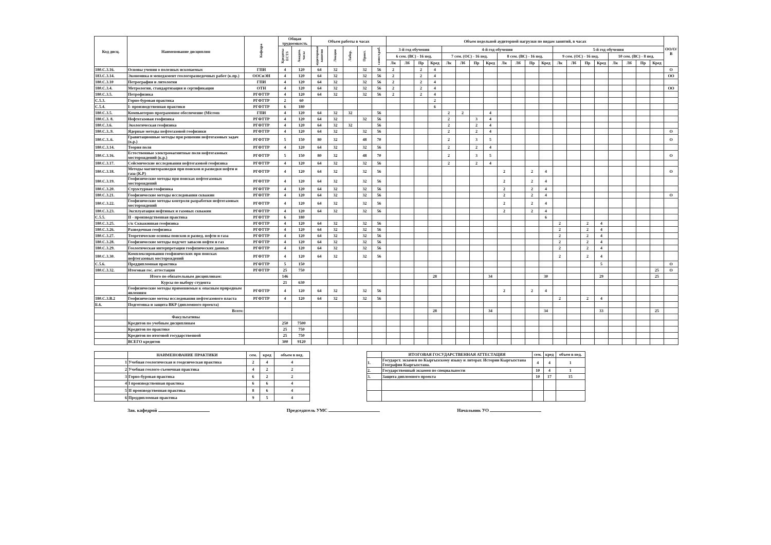| Код дисц. | Наименование дисциплин | Кафедра | Общая трудоемкость | | Объем работы в часах | | | | | Объем недельной аудиторной нагрузки по видам занятий, в часах | | | | | | | | | | | | | | | | | | | | ОО/О/В |
| --- | --- | --- | --- | --- | --- | --- | --- | --- | --- | --- | --- | --- | --- | --- | --- | --- | --- | --- | --- | --- | --- | --- | --- | --- | --- | --- | --- | --- | --- | --- |
| | | | Кредиты ECTS | Академ. часы | аудиторные занятия | Лекции | Лабор. | Практ. | самост.раб. | 3-й год обучения | | | | 4-й год обучения | | | | | | | | 5-й год обучения | | | | | | | | |
| | | | | | | | | | | 6 сем. (ВС) - 16 нед. | | | | 7 сем. (ОС) - 16 нед. | | | | 8 сем. (ВС) - 16 нед. | | | | 9 сем. (ОС) - 16 нед. | | | | 10 сем. (ВС) - 8 нед. | | | | |
| | | | | | | | | | | Лк | Лб | Пр | Кред | Лк | Лб | Пр | Кред | Лк | Лб | Пр | Кред | Лк | Лб | Пр | Кред | Лк | Лб | Пр | Кред | |
| 180.С.3.16. | Основы учения о полезных ископаемых | ГПИ | 4 | 120 | 64 | 32 | | 32 | 56 | 2 | | 2 | 4 | | | | | | | | | | | | | | | | | О |
| 183.С.3.14. | Экономика и менеджмент геологоразведочных работ (к.пр.) | ООСиЭН | 4 | 120 | 64 | 32 | | 32 | 56 | 2 | | 2 | 4 | | | | | | | | | | | | | | | | | ОО |
| 180.С.3.10 | Петрография и литология | ГПИ | 4 | 120 | 64 | 32 | | 32 | 56 | 2 | | 2 | 4 | | | | | | | | | | | | | | | | | |
| 180.С.3.4. | Метрология, стандартизация и сертификация | ОТН | 4 | 120 | 64 | 32 | | 32 | 56 | 2 | | 2 | 4 | | | | | | | | | | | | | | | | | ОО |
| 180.С.3.5. | Петрофизика | РГФТТР | 4 | 120 | 64 | 32 | | 32 | 56 | 2 | | 2 | 4 | | | | | | | | | | | | | | | | | |
| С.5.3. | Горно-буровая практика | РГФТТР | 2 | 60 | | | | | | | | | 2 | | | | | | | | | | | | | | | | | |
| С.5.4. | I- производственная практики | РГФТТР | 6 | 180 | | | | | | | | | 6 | | | | | | | | | | | | | | | | | |
| 180.С.3.5. | Компьютерно программное обеспечение (Microm | ГПИ | 4 | 120 | 64 | 32 | 32 | | 56 | | | | | 2 | 2 | | 4 | | | | | | | | | | | | | |
| 180.С.3. 8. | Нефтегазовая геофизика | РГФТТР | 4 | 120 | 64 | 32 | | 32 | 56 | | | | | 2 | | 3 | 4 | | | | | | | | | | | | | |
| 180.С.3.6. | Экологическая геофизика | РГФТТР | 4 | 120 | 64 | 32 | 32 | | 56 | | | | | 2 | | 2 | 4 | | | | | | | | | | | | | |
| 180.С.3..9. | Ядерные методы нефтегазовой геофизики | РГФТТР | 4 | 120 | 64 | 32 | | 32 | 56 | | | | | 2 | | 2 | 4 | | | | | | | | | | | | | О |
| 180.С.3..6. | Гравитационные методы при решении нефтегазовых задач (к.р.) | РГФТТР | 5 | 150 | 80 | 32 | | 48 | 70 | | | | | 2 | | 3 | 5 | | | | | | | | | | | | | О |
| 180.С.3.14. | Теория поля | РГФТТР | 4 | 120 | 64 | 32 | | 32 | 56 | | | | | 2 | | 2 | 4 | | | | | | | | | | | | | |
| 180.С.3.16. | Естественные электромагнитные поля нефтегазовых месторождений (к.р.) | РГФТТР | 5 | 150 | 80 | 32 | | 48 | 70 | | | | | 2 | | 3 | 5 | | | | | | | | | | | | | О |
| 180.С.3.17. | Сейсмические исследования нефтегазовой геофизика | РГФТТР | 4 | 120 | 64 | 32 | | 32 | 56 | | | | | 2 | | 2 | 4 | | | | | | | | | | | | | |
| 180.С.3.18. | Методы магниторазведки при поисков и разведки нефти и газа (К.Р) | РГФТТР | 4 | 120 | 64 | 32 | | 32 | 56 | | | | | | | | | 2 | | 2 | 4 | | | | | | | | | О |
| 180.С.3.19. | Геофизические методы при поисках нефтегазовых месторождений | РГФТТР | 4 | 120 | 64 | 32 | | 32 | 56 | | | | | | | | | 2 | | 2 | 4 | | | | | | | | | |
| 180.С.3.20. | Структурная геофизика | РГФТТР | 4 | 120 | 64 | 32 | | 32 | 56 | | | | | | | | | 2 | | 2 | 4 | | | | | | | | | |
| 180.С.3.21. | Геофизические методы исследования скважин | РГФТТР | 4 | 120 | 64 | 32 | | 32 | 56 | | | | | | | | | 2 | | 2 | 4 | | | | | | | | | О |
| 180.С.3.22. | Геофизические методы контроля разработки нефтегазовых месторождений | РГФТТР | 4 | 120 | 64 | 32 | | 32 | 56 | | | | | | | | | 2 | | 2 | 4 | | | | | | | | | |
| 180.С.3.23. | Эксплуатация нефтяных и газовых скважин | РГФТТР | 4 | 120 | 64 | 32 | | 32 | 56 | | | | | | | | | 2 | | 2 | 4 | | | | | | | | | |
| С.5.5. | II - производственная практика | РГФТТР | 6 | 180 | | | | | | | | | | | | | | | | | 6 | | | | | | | | | |
| 180.С.3.25. | с/к Скважинная геофизика | РГФТТР | 4 | 120 | 64 | 32 | | 32 | 56 | | | | | | | | | | | | | 2 | | 2 | 4 | | | | | |
| 180.С.3.26. | Разведочная геофизика | РГФТТР | 4 | 120 | 64 | 32 | | 32 | 56 | | | | | | | | | | | | | 2 | | 2 | 4 | | | | | |
| 180.С.3.27. | Теоретические основы поисков и развед. нефти и газа | РГФТТР | 4 | 120 | 64 | 32 | | 32 | 56 | | | | | | | | | | | | | 2 | | 2 | 4 | | | | | |
| 180.С.3.28. | Геофизические методы подсчет запасов нефти и газ | РГФТТР | 4 | 120 | 64 | 32 | | 32 | 56 | | | | | | | | | | | | | 2 | | 2 | 4 | | | | | |
| 180.С.3.29. | Геологическая интерпретация геофизических данных | РГФТТР | 4 | 120 | 64 | 32 | | 32 | 56 | | | | | | | | | | | | | 2 | | 2 | 4 | | | | | |
| 180.С.3.30. | Комплексирования геофизических при поисках нефтегазовых месторождений | РГФТТР | 4 | 120 | 64 | 32 | | 32 | 56 | | | | | | | | | | | | | 2 | | 2 | 4 | | | | | |
| С.5.6. | Преддипломная практика | РГФТТР | 5 | 150 | | | | | | | | | | | | | | | | | | | | | 5 | | | | | О |
| 180.С.3.32. | Итоговая гос. аттестация | РГФТТР | 25 | 750 | | | | | | | | | | | | | | | | | | | | | | | | | 25 | О |
| | Итого по обязательным дисциплинам: | | 146 | | | | | | | | | | 28 | | | | 34 | | | | 30 | | | | 29 | | | | 25 | |
| | Курсы по выбору студента | | 21 | 630 | | | | | | | | | | | | | | | | | | | | | | | | | | |
| | Геофизические методы применяемые к опасным природным явлениям | РГФТТР | 4 | 120 | 64 | 32 | | 32 | 56 | | | | | | | | | 2 | | 2 | 4 | | | | | | | | | |
| 180.С.3.В.2 | Геофизические метоы исследования нефтегазового пласта | РГФТТР | 4 | 120 | 64 | 32 | | 32 | 56 | | | | | | | | | | | | | 2 | | 2 | 4 | | | | | |
| Б.6. | Подготовка и защита ВКР (дипломного проекта) | | | | | | | | | | | | | | | | | | | | | | | | | | | | | |
| | Всего: | | | | | | | | | | | | 28 | | | | 34 | | | | 34 | | | | 33 | | | | 25 | |
| | Факультативы | | | | | | | | | | | | | | | | | | | | | | | | | | | | | |
| | Кредитов по учебным дисциплинам | | 250 | 7500 | | | | | | | | | | | | | | | | | | | | | | | | | | |
| | Кредитов по практике | | 25 | 750 | | | | | | | | | | | | | | | | | | | | | | | | | | |
| | Кредитов по итоговой государственной | | 25 | 750 | | | | | | | | | | | | | | | | | | | | | | | | | | |
| | ВСЕГО кредитов | | 300 | 9120 | | | | | | | | | | | | | | | | | | | | | | | | | | |
| | НАИМЕНОВАНИЕ ПРАКТИКИ | сем. | кред | объем в нед. |
| --- | --- | --- | --- | --- |
| 1 | Учебная геологическая и геодезическая практика | 2 | 4 | 4 |
| 2 | Учебная геолого-съемочная практика | 4 | 2 | 2 |
| 3 | Горно-буровая практика | 6 | 2 | 2 |
| 4 | I производственная практика | 6 | 6 | 4 |
| 5 | II производственная практика | 8 | 6 | 4 |
| 6 | Преддипломная практика | 9 | 5 | 4 |
| | ИТОГОВАЯ ГОСУДАРСТВЕННАЯ АТТЕСТАЦИЯ | сем. | кред | объем в нед. |
| --- | --- | --- | --- | --- |
| 1. | Государст. экзамен по Кыргызскому языку и литерат. Истории Кыргызстана География Кыргызстана. | 4 | 4 | 1 |
| 2. | Государственный экзамен по специальности | 10 | 4 | 1 |
| 3. | Защита дипломного проекта | 10 | 17 | 15 |
Зав. кафедрой Председатель УМС Начальник УО